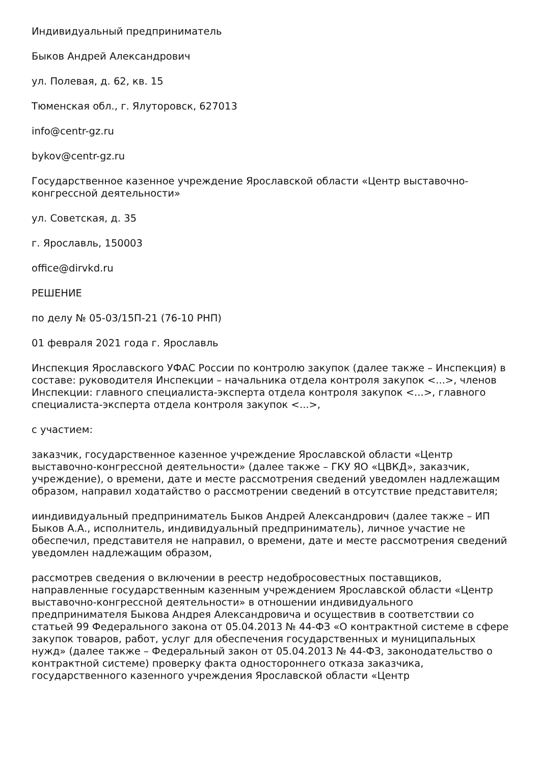Индивидуальный предприниматель
Быков Андрей Александрович
ул. Полевая, д. 62, кв. 15
Тюменская обл., г. Ялуторовск, 627013
info@centr-gz.ru
bykov@centr-gz.ru
Государственное казенное учреждение Ярославской области «Центр выставочно-конгрессной деятельности»
ул. Советская, д. 35
г. Ярославль, 150003
office@dirvkd.ru
РЕШЕНИЕ
по делу № 05-03/15П-21 (76-10 РНП)
01 февраля 2021 года г. Ярославль
Инспекция Ярославского УФАС России по контролю закупок (далее также – Инспекция) в составе: руководителя Инспекции – начальника отдела контроля закупок <...>, членов Инспекции: главного специалиста-эксперта отдела контроля закупок <...>, главного специалиста-эксперта отдела контроля закупок <...>,
с участием:
заказчик, государственное казенное учреждение Ярославской области «Центр выставочно-конгрессной деятельности» (далее также – ГКУ ЯО «ЦВКД», заказчик, учреждение), о времени, дате и месте рассмотрения сведений уведомлен надлежащим образом, направил ходатайство о рассмотрении сведений в отсутствие представителя;
ииндивидуальный предприниматель Быков Андрей Александрович (далее также – ИП Быков А.А., исполнитель, индивидуальный предприниматель), личное участие не обеспечил, представителя не направил, о времени, дате и месте рассмотрения сведений уведомлен надлежащим образом,
рассмотрев сведения о включении в реестр недобросовестных поставщиков, направленные государственным казенным учреждением Ярославской области «Центр выставочно-конгрессной деятельности» в отношении индивидуального предпринимателя Быкова Андрея Александровича и осуществив в соответствии со статьей 99 Федерального закона от 05.04.2013 № 44-ФЗ «О контрактной системе в сфере закупок товаров, работ, услуг для обеспечения государственных и муниципальных нужд» (далее также – Федеральный закон от 05.04.2013 № 44-ФЗ, законодательство о контрактной системе) проверку факта одностороннего отказа заказчика, государственного казенного учреждения Ярославской области «Центр